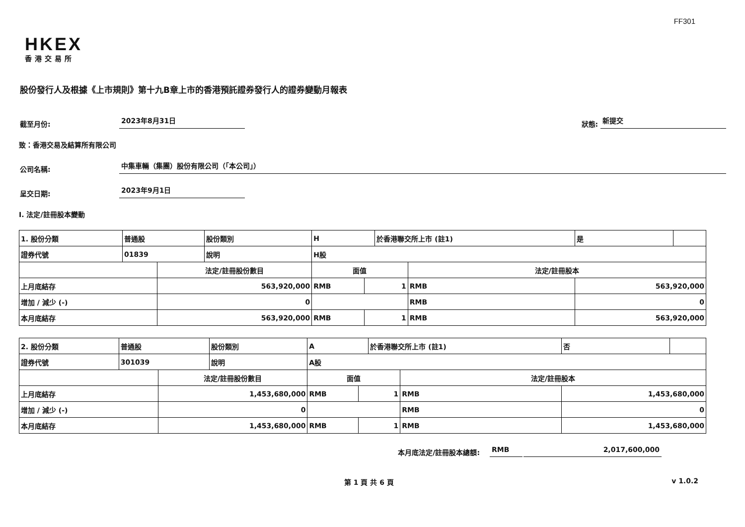FF301
HKEX
香港交易所
股份發行人及根據《上市規則》第十九B章上市的香港預託證券發行人的證券變動月報表
截至月份: 2023年8月31日 狀態: 新提交
致：香港交易及結算所有限公司
公司名稱: 中集車輛（集團）股份有限公司（「本公司」）
呈交日期: 2023年9月1日
I. 法定/註冊股本變動
| 1. 股份分類 | 普通股 | | 股份類別 | H | | | 於香港聯交所上市 (註1) | | 是 | |
| 證券代號 | 01839 | | 說明 | H股 | | | | | | |
| | | 法定/註冊股份數目 | | | 面值 | | | 法定/註冊股本 | | |
| 上月底結存 | | 563,920,000 | | | RMB | 1 | | RMB | 563,920,000 | |
| 增加 / 減少 (-) | | 0 | | | | | | RMB | 0 | |
| 本月底結存 | | 563,920,000 | | | RMB | 1 | | RMB | 563,920,000 | |
| 2. 股份分類 | 普通股 | | 股份類別 | A | | | 於香港聯交所上市 (註1) | | 否 | |
| 證券代號 | 301039 | | 說明 | A股 | | | | | | |
| | | 法定/註冊股份數目 | | | 面值 | | | 法定/註冊股本 | | |
| 上月底結存 | | 1,453,680,000 | | | RMB | 1 | | RMB | 1,453,680,000 | |
| 增加 / 減少 (-) | | 0 | | | | | | RMB | 0 | |
| 本月底結存 | | 1,453,680,000 | | | RMB | 1 | | RMB | 1,453,680,000 | |
本月底法定/註冊股本總額: RMB 2,017,600,000
第 1 頁 共 6 頁 v 1.0.2